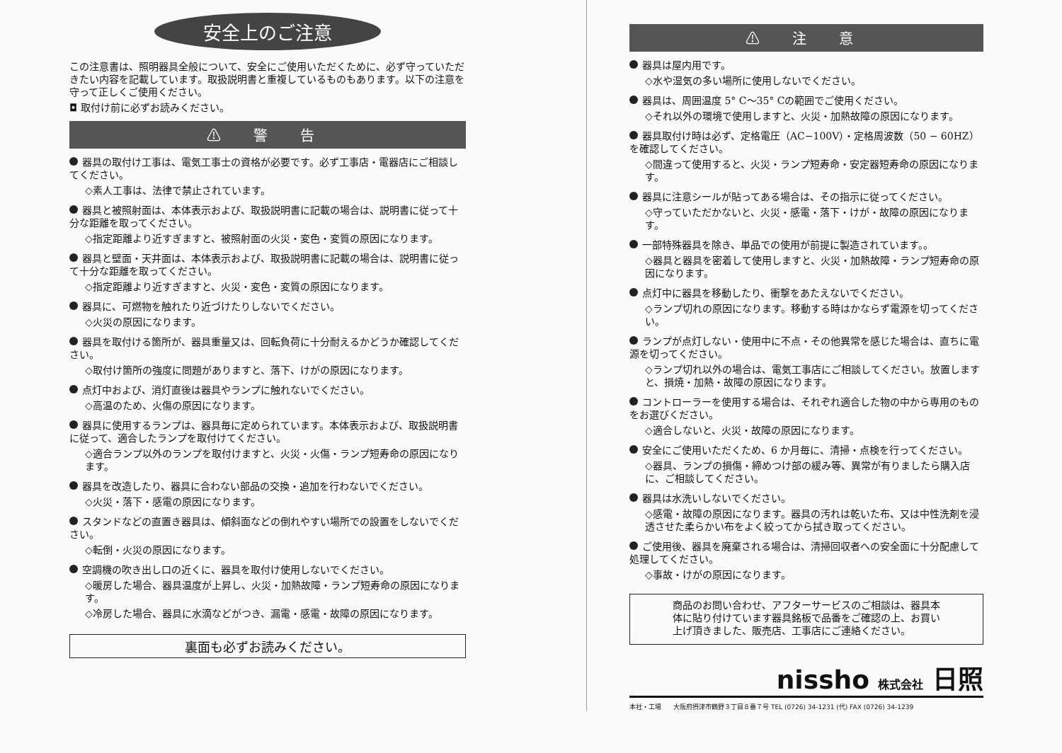安全上のご注意
この注意書は、照明器具全般について、安全にご使用いただくために、必ず守っていただきたい内容を記載しています。取扱説明書と重複しているものもあります。以下の注意を守って正しくご使用ください。
◘ 取付け前に必ずお読みください。
⚠ 警 告
器具の取付け工事は、電気工事士の資格が必要です。必ず工事店・電器店にご相談してください。
◇素人工事は、法律で禁止されています。
器具と被照射面は、本体表示および、取扱説明書に記載の場合は、説明書に従って十分な距離を取ってください。
◇指定距離より近すぎますと、被照射面の火災・変色・変質の原因になります。
器具と壁面・天井面は、本体表示および、取扱説明書に記載の場合は、説明書に従って十分な距離を取ってください。
◇指定距離より近すぎますと、火災・変色・変質の原因になります。
器具に、可燃物を触れたり近づけたりしないでください。
◇火災の原因になります。
器具を取付ける箇所が、器具重量又は、回転負荷に十分耐えるかどうか確認してください。
◇取付け箇所の強度に問題がありますと、落下、けがの原因になります。
点灯中および、消灯直後は器具やランプに触れないでください。
◇高温のため、火傷の原因になります。
器具に使用するランプは、器具毎に定められています。本体表示および、取扱説明書に従って、適合したランプを取付けてください。
◇適合ランプ以外のランプを取付けますと、火災・火傷・ランプ短寿命の原因になります。
器具を改造したり、器具に合わない部品の交換・追加を行わないでください。
◇火災・落下・感電の原因になります。
スタンドなどの直置き器具は、傾斜面などの倒れやすい場所での設置をしないでください。
◇転倒・火災の原因になります。
空調機の吹き出し口の近くに、器具を取付け使用しないでください。
◇暖房した場合、器具温度が上昇し、火災・加熱故障・ランプ短寿命の原因になります。
◇冷房した場合、器具に水滴などがつき、漏電・感電・故障の原因になります。
裏面も必ずお読みください。
⚠ 注 意
器具は屋内用です。
◇水や湿気の多い場所に使用しないでください。
器具は、周囲温度 5° C～35° Cの範囲でご使用ください。
◇それ以外の環境で使用しますと、火災・加熱故障の原因になります。
器具取付け時は必ず、定格電圧（AC−100V）・定格周波数（50 − 60HZ）を確認してください。
◇間違って使用すると、火災・ランプ短寿命・安定器短寿命の原因になります。
器具に注意シールが貼ってある場合は、その指示に従ってください。
◇守っていただかないと、火災・感電・落下・けが・故障の原因になります。
一部特殊器具を除き、単品での使用が前提に製造されています。。
◇器具と器具を密着して使用しますと、火災・加熱故障・ランプ短寿命の原因になります。
点灯中に器具を移動したり、衝撃をあたえないでください。
◇ランプ切れの原因になります。移動する時はかならず電源を切ってください。
ランプが点灯しない・使用中に不点・その他異常を感じた場合は、直ちに電源を切ってください。
◇ランプ切れ以外の場合は、電気工事店にご相談してください。放置しますと、損焼・加熱・故障の原因になります。
コントローラーを使用する場合は、それぞれ適合した物の中から専用のものをお選びください。
◇適合しないと、火災・故障の原因になります。
安全にご使用いただくため、6 か月毎に、清掃・点検を行ってください。
◇器具、ランプの損傷・締めつけ部の緩み等、異常が有りましたら購入店に、ご相談してください。
器具は水洗いしないでください。
◇感電・故障の原因になります。器具の汚れは乾いた布、又は中性洗剤を浸透させた柔らかい布をよく絞ってから拭き取ってください。
ご使用後、器具を廃棄される場合は、清掃回収者への安全面に十分配慮して処理してください。
◇事故・けがの原因になります。
商品のお問い合わせ、アフターサービスのご相談は、器具本体に貼り付けています器具銘板で品番をご確認の上、お買い上げ頂きました、販売店、工事店にご連絡ください。
nissho 株式会社 日照
本社・工場 大阪府摂津市鶴野３丁目８番７号 TEL (0726) 34-1231 (代) FAX (0726) 34-1239